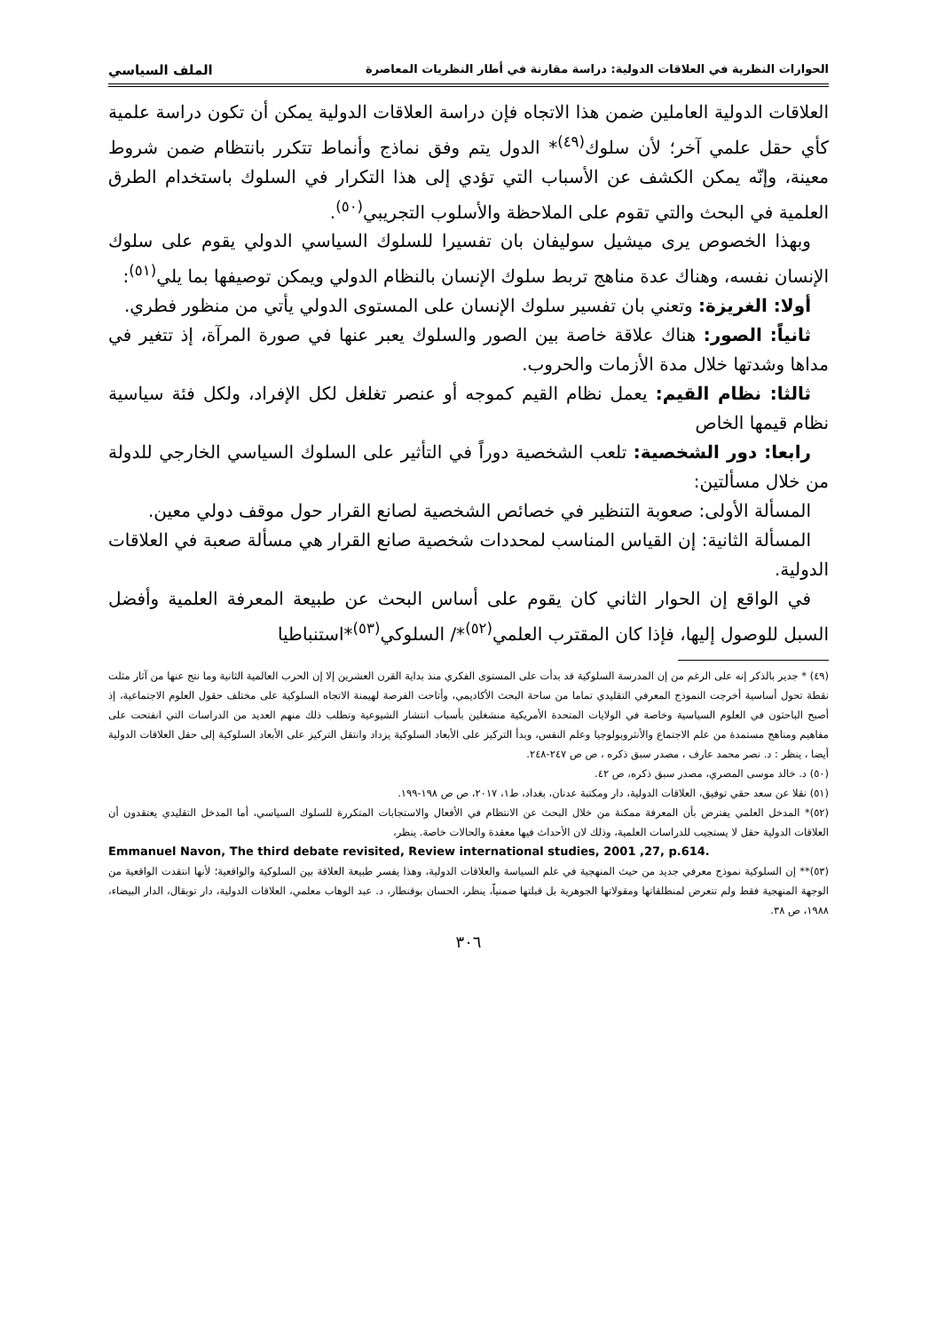الحوارات النظرية في العلاقات الدولية: دراسة مقارنة في أطار النظريات المعاصرة الملف السياسي
العلاقات الدولية العاملين ضمن هذا الاتجاه فإن دراسة العلاقات الدولية يمكن أن تكون دراسة علمية كأي حقل علمي آخر؛ لأن سلوك<sup>(٤٩)</sup>* الدول يتم وفق نماذج وأنماط تتكرر بانتظام ضمن شروط معينة، وإنّه يمكن الكشف عن الأسباب التي تؤدي إلى هذا التكرار في السلوك باستخدام الطرق العلمية في البحث والتي تقوم على الملاحظة والأسلوب التجريبي<sup>(٥٠)</sup>.
وبهذا الخصوص يرى ميشيل سوليفان بان تفسيرا للسلوك السياسي الدولي يقوم على سلوك الإنسان نفسه، وهناك عدة مناهج تربط سلوك الإنسان بالنظام الدولي ويمكن توصيفها بما يلي<sup>(٥١)</sup>:
أولا: الغريزة: وتعني بان تفسير سلوك الإنسان على المستوى الدولي يأتي من منظور فطري.
ثانياً: الصور: هناك علاقة خاصة بين الصور والسلوك يعبر عنها في صورة المرآة، إذ تتغير في مداها وشدتها خلال مدة الأزمات والحروب.
ثالثا: نظام القيم: يعمل نظام القيم كموجه أو عنصر تغلغل لكل الإفراد، ولكل فئة سياسية نظام قيمها الخاص
رابعا: دور الشخصية: تلعب الشخصية دوراً في التأثير على السلوك السياسي الخارجي للدولة من خلال مسألتين:
المسألة الأولى: صعوبة التنظير في خصائص الشخصية لصانع القرار حول موقف دولي معين.
المسألة الثانية: إن القياس المناسب لمحددات شخصية صانع القرار هي مسألة صعبة في العلاقات الدولية.
في الواقع إن الحوار الثاني كان يقوم على أساس البحث عن طبيعة المعرفة العلمية وأفضل السبل للوصول إليها، فإذا كان المقترب العلمي<sup>(٥٢)</sup>*/ السلوكي<sup>(٥٣)</sup>*استنباطيا
(٤٩) * جدير بالذكر إنه على الرغم من إن المدرسة السلوكية قد بدأت على المستوى الفكري منذ بداية القرن العشرين إلا إن الحرب العالمية الثانية وما نتج عنها من آثار مثلت نقطة تحول أساسية أخرجت النموذج المعرفي التقليدي تماما من ساحة البحث الأكاديمي، وأتاحت الفرصة لهيمنة الاتجاه السلوكية على مختلف حقول العلوم الاجتماعية، إذ أصبح الباحثون في العلوم السياسية وخاصة في الولايات المتحدة الأمريكية منشغلين بأسباب انتشار الشيوعية وتطلب ذلك منهم العديد من الدراسات التي انفتحت على مفاهيم ومناهج مستمدة من علم الاجتماع والأنثروبولوجيا وعلم النفس، وبدأ التركيز على الأبعاد السلوكية يزداد وانتقل التركيز على الأبعاد السلوكية إلى حقل العلاقات الدولية أيضا ، ينظر : د. نصر محمد عارف ، مصدر سبق ذكره ، ص ص ٢٤٧-٢٤٨.
(٥٠) د. خالد موسى المصري، مصدر سبق ذكره، ص ٤٢.
(٥١) نقلا عن سعد حقي توفيق، العلاقات الدولية، دار ومكتبة عدنان، بغداد، ط١، ٢٠١٧، ص ص ١٩٨-١٩٩.
(٥٢)* المدخل العلمي يفترض بأن المعرفة ممكنة من خلال البحث عن الانتظام في الأفعال والاستجابات المتكررة للسلوك السياسي، أما المدخل التقليدي يعتقدون أن العلاقات الدولية حقل لا يستجيب للدراسات العلمية، وذلك لان الأحداث فيها معقدة والحالات خاصة. ينظر،
Emmanuel Navon, The third debate revisited, Review international studies, 2001 ,27, p.614.
(٥٣)** إن السلوكية نموذج معرفي جديد من حيث المنهجية في علم السياسة والعلاقات الدولية، وهذا يفسر طبيعة العلاقة بين السلوكية والواقعية؛ لأنها انتقدت الواقعية من الوجهة المنهجية فقط ولم تتعرض لمنطلقاتها ومقولاتها الجوهرية بل قبلتها ضمنياً، ينظر، الحسان بوقنطار، د. عبد الوهاب معلمي، العلاقات الدولية، دار توبقال، الدار البيضاء، ١٩٨٨، ص ٣٨.
٣٠٦